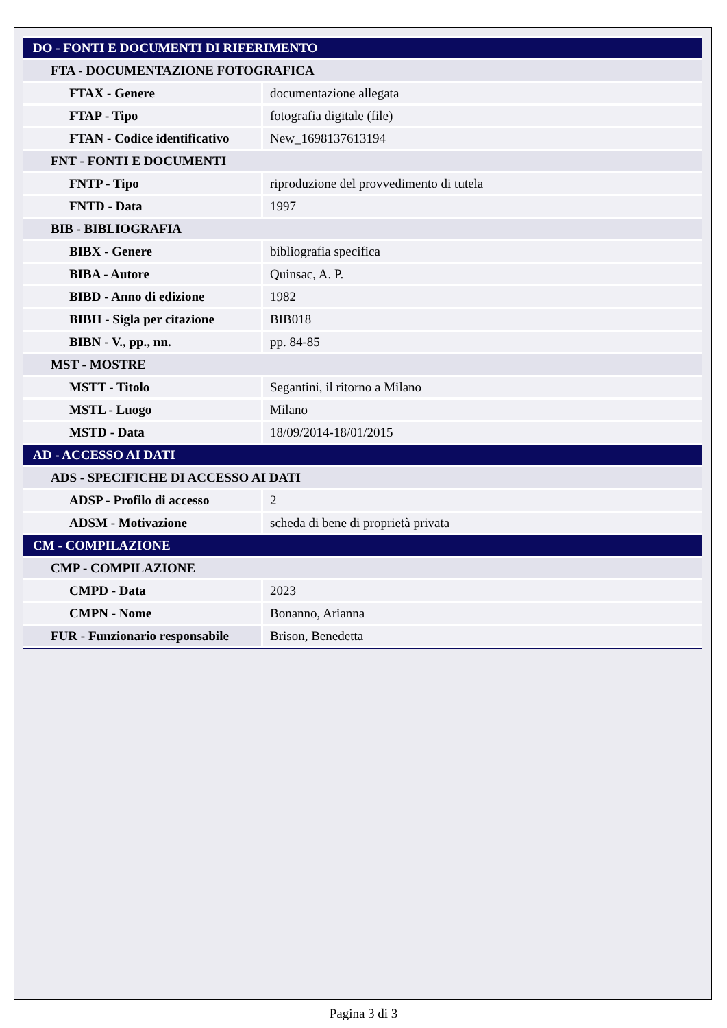| DO - FONTI E DOCUMENTI DI RIFERIMENTO | |
| FTA - DOCUMENTAZIONE FOTOGRAFICA | |
| FTAX - Genere | documentazione allegata |
| FTAP - Tipo | fotografia digitale (file) |
| FTAN - Codice identificativo | New_1698137613194 |
| FNT - FONTI E DOCUMENTI | |
| FNTP - Tipo | riproduzione del provvedimento di tutela |
| FNTD - Data | 1997 |
| BIB - BIBLIOGRAFIA | |
| BIBX - Genere | bibliografia specifica |
| BIBA - Autore | Quinsac, A. P. |
| BIBD - Anno di edizione | 1982 |
| BIBH - Sigla per citazione | BIB018 |
| BIBN - V., pp., nn. | pp. 84-85 |
| MST - MOSTRE | |
| MSTT - Titolo | Segantini, il ritorno a Milano |
| MSTL - Luogo | Milano |
| MSTD - Data | 18/09/2014-18/01/2015 |
| AD - ACCESSO AI DATI | |
| ADS - SPECIFICHE DI ACCESSO AI DATI | |
| ADSP - Profilo di accesso | 2 |
| ADSM - Motivazione | scheda di bene di proprietà privata |
| CM - COMPILAZIONE | |
| CMP - COMPILAZIONE | |
| CMPD - Data | 2023 |
| CMPN - Nome | Bonanno, Arianna |
| FUR - Funzionario responsabile | Brison, Benedetta |
Pagina 3 di 3